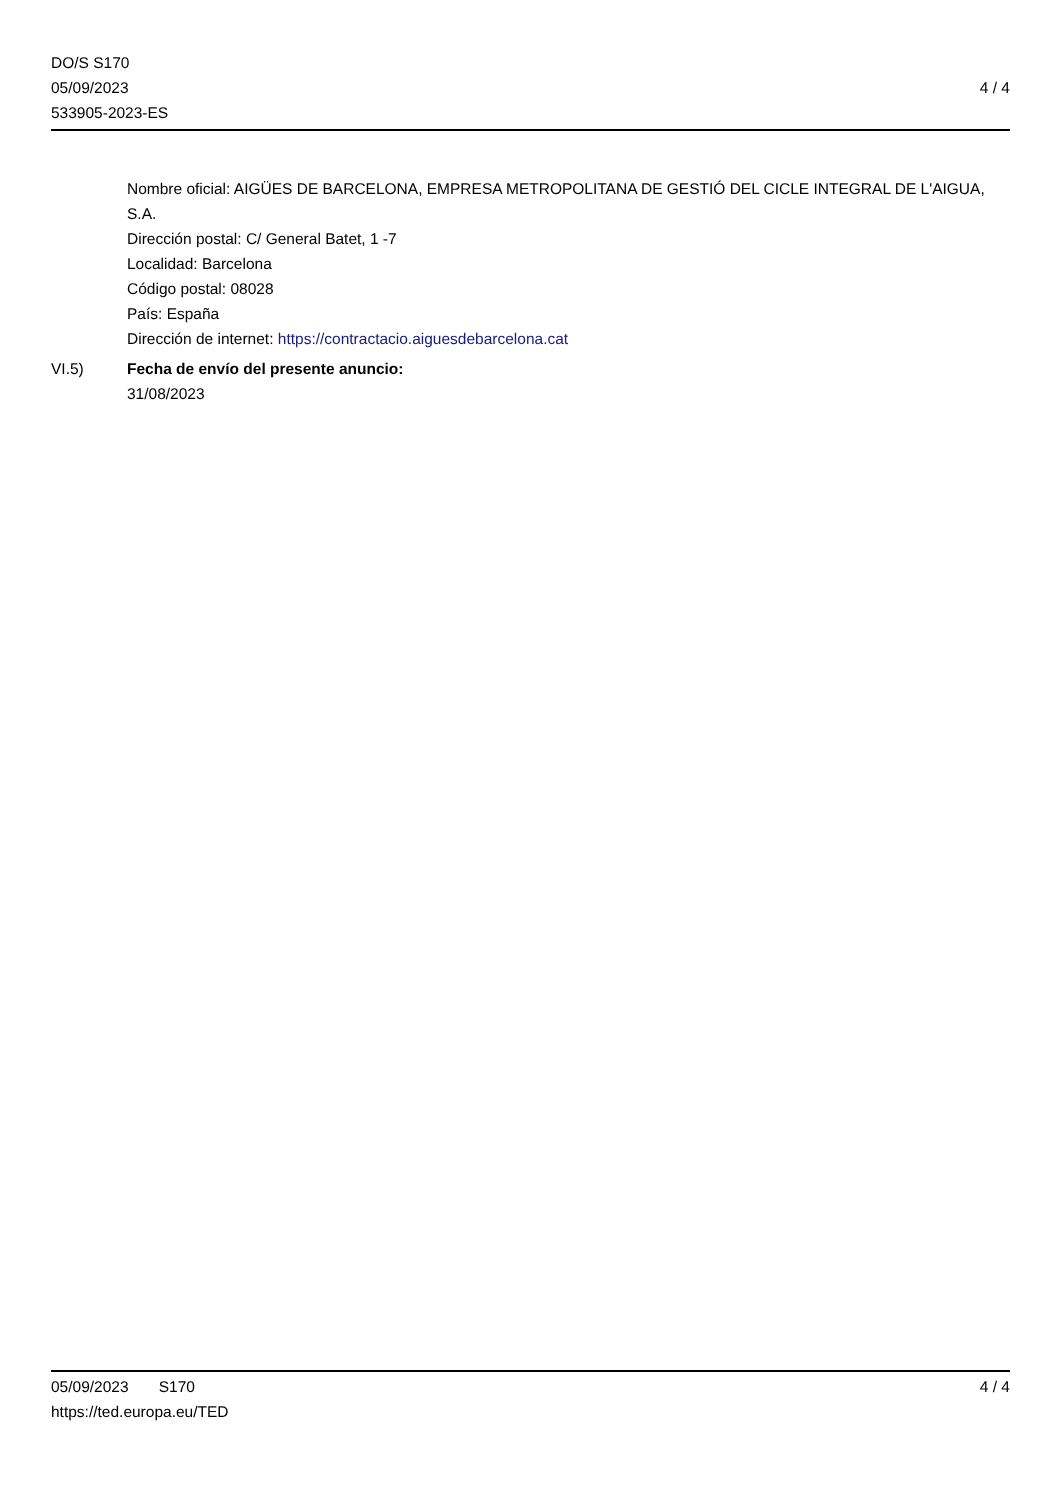DO/S S170
05/09/2023
533905-2023-ES
4 / 4
Nombre oficial: AIGÜES DE BARCELONA, EMPRESA METROPOLITANA DE GESTIÓ DEL CICLE INTEGRAL DE L'AIGUA, S.A.
Dirección postal: C/ General Batet, 1 -7
Localidad: Barcelona
Código postal: 08028
País: España
Dirección de internet: https://contractacio.aiguesdebarcelona.cat
VI.5) Fecha de envío del presente anuncio:
31/08/2023
05/09/2023 S170 4 / 4
https://ted.europa.eu/TED